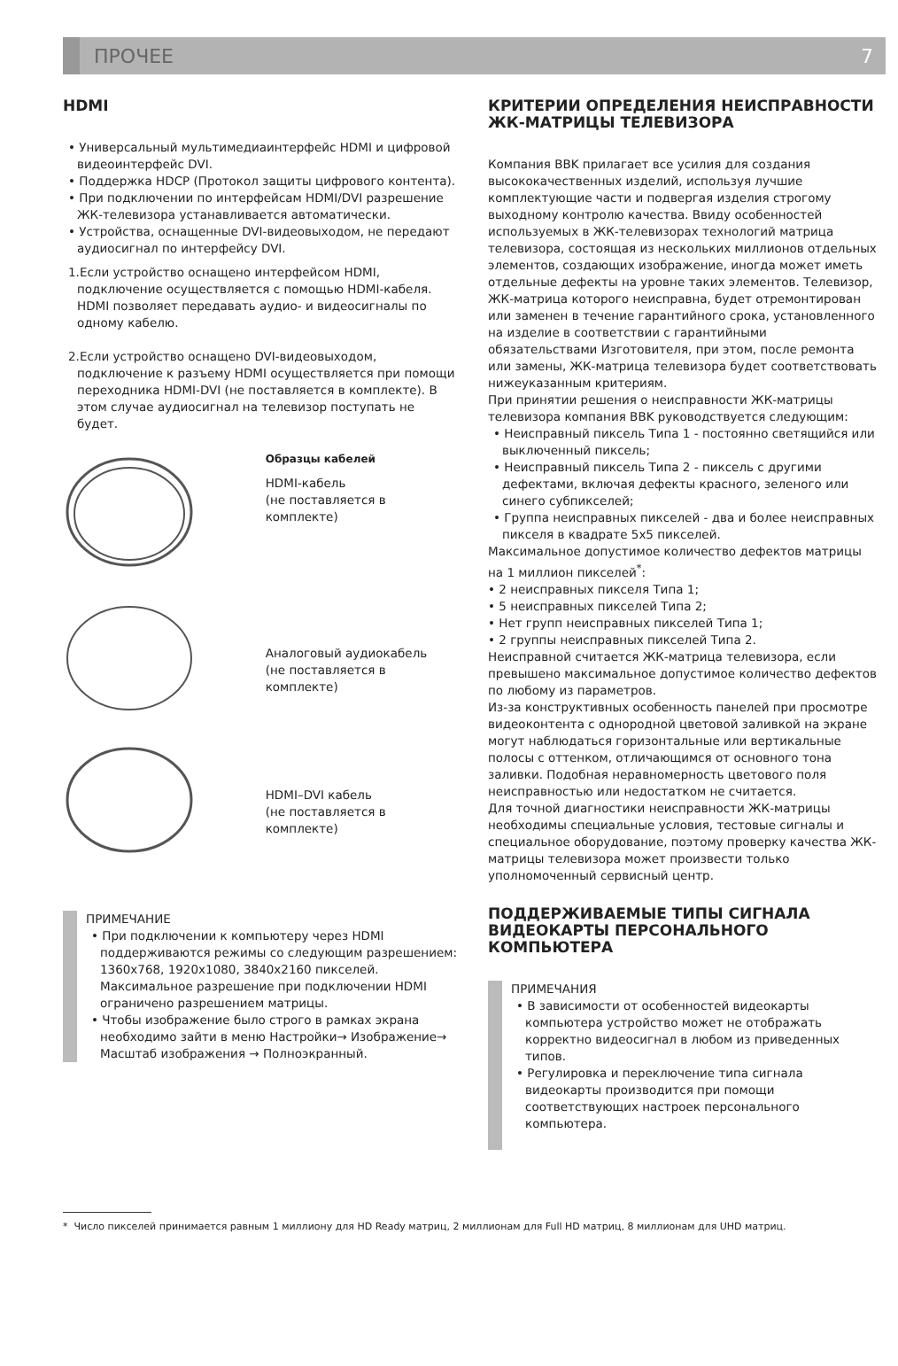ПРОЧЕЕ 7
HDMI
• Универсальный мультимедиаинтерфейс HDMI и цифровой видеоинтерфейс DVI.
• Поддержка HDCP (Протокол защиты цифрового контента).
• При подключении по интерфейсам HDMI/DVI разрешение ЖК-телевизора устанавливается автоматически.
• Устройства, оснащенные DVI-видеовыходом, не передают аудиосигнал по интерфейсу DVI.
1.Если устройство оснащено интерфейсом HDMI, подключение осуществляется с помощью HDMI-кабеля. HDMI позволяет передавать аудио- и видеосигналы по одному кабелю.
2.Если устройство оснащено DVI-видеовыходом, подключение к разъему HDMI осуществляется при помощи переходника HDMI-DVI (не поставляется в комплекте). В этом случае аудиосигнал на телевизор поступать не будет.
Образцы кабелей
HDMI-кабель
(не поставляется в комплекте)
Аналоговый аудиокабель
(не поставляется в комплекте)
HDMI–DVI кабель
(не поставляется в комплекте)
ПРИМЕЧАНИЕ
• При подключении к компьютеру через HDMI поддерживаются режимы со следующим разрешением: 1360x768, 1920x1080, 3840x2160 пикселей. Максимальное разрешение при подключении HDMI ограничено разрешением матрицы.
• Чтобы изображение было строго в рамках экрана необходимо зайти в меню Настройки→ Изображение→ Масштаб изображения → Полноэкранный.
КРИТЕРИИ ОПРЕДЕЛЕНИЯ НЕИСПРАВНОСТИ ЖК-МАТРИЦЫ ТЕЛЕВИЗОРА
Компания BBK прилагает все усилия для создания высококачественных изделий, используя лучшие комплектующие части и подвергая изделия строгому выходному контролю качества. Ввиду особенностей используемых в ЖК-телевизорах технологий матрица телевизора, состоящая из нескольких миллионов отдельных элементов, создающих изображение, иногда может иметь отдельные дефекты на уровне таких элементов. Телевизор, ЖК-матрица которого неисправна, будет отремонтирован или заменен в течение гарантийного срока, установленного на изделие в соответствии с гарантийными обязательствами Изготовителя, при этом, после ремонта или замены, ЖК-матрица телевизора будет соответствовать нижеуказанным критериям.
При принятии решения о неисправности ЖК-матрицы телевизора компания BBK руководствуется следующим:
• Неисправный пиксель Типа 1 - постоянно светящийся или выключенный пиксель;
• Неисправный пиксель Типа 2 - пиксель с другими дефектами, включая дефекты красного, зеленого или синего субпикселей;
• Группа неисправных пикселей - два и более неисправных пикселя в квадрате 5x5 пикселей.
Максимальное допустимое количество дефектов матрицы на 1 миллион пикселей<sup>*</sup>:
• 2 неисправных пикселя Типа 1;
• 5 неисправных пикселей Типа 2;
• Нет групп неисправных пикселей Типа 1;
• 2 группы неисправных пикселей Типа 2.
Неисправной считается ЖК-матрица телевизора, если превышено максимальное допустимое количество дефектов по любому из параметров.
Из-за конструктивных особенность панелей при просмотре видеоконтента с однородной цветовой заливкой на экране могут наблюдаться горизонтальные или вертикальные полосы с оттенком, отличающимся от основного тона заливки. Подобная неравномерность цветового поля неисправностью или недостатком не считается.
Для точной диагностики неисправности ЖК-матрицы необходимы специальные условия, тестовые сигналы и специальное оборудование, поэтому проверку качества ЖК-матрицы телевизора может произвести только уполномоченный сервисный центр.
ПОДДЕРЖИВАЕМЫЕ ТИПЫ СИГНАЛА ВИДЕОКАРТЫ ПЕРСОНАЛЬНОГО КОМПЬЮТЕРА
ПРИМЕЧАНИЯ
• В зависимости от особенностей видеокарты компьютера устройство может не отображать корректно видеосигнал в любом из приведенных типов.
• Регулировка и переключение типа сигнала видеокарты производится при помощи соответствующих настроек персонального компьютера.
* Число пикселей принимается равным 1 миллиону для HD Ready матриц, 2 миллионам для Full HD матриц, 8 миллионам для UHD матриц.